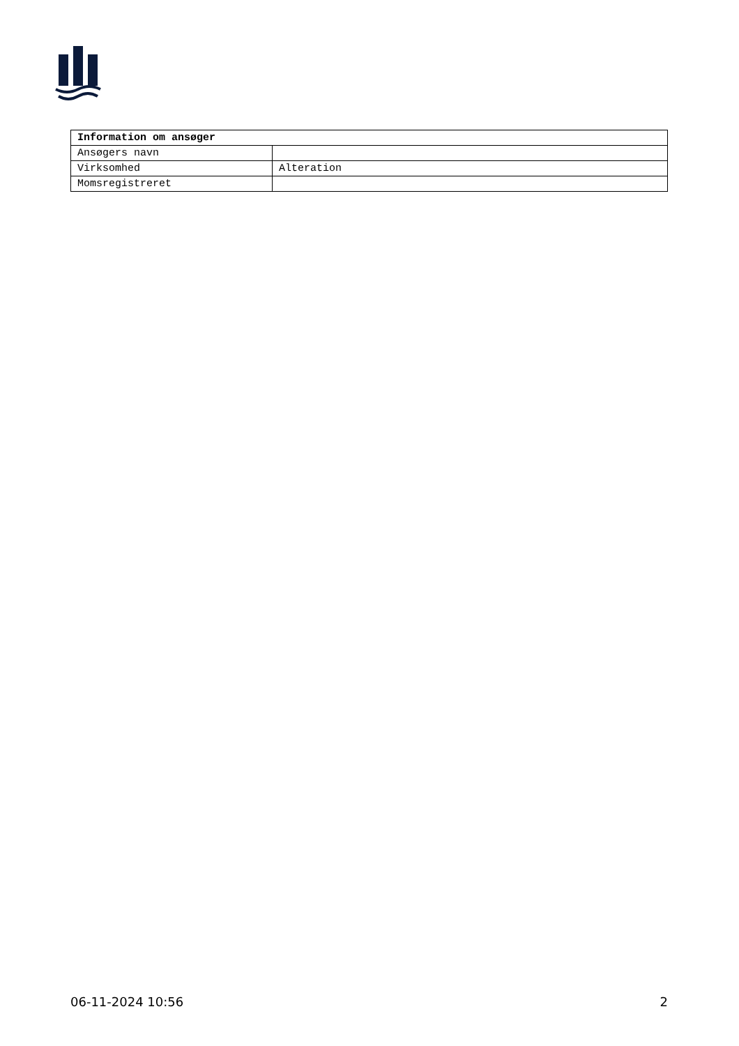| Information om ansøger | |
| --- | --- |
| Ansøgers navn | |
| Virksomhed | Alteration |
| Momsregistreret | |
06-11-2024 10:56 2